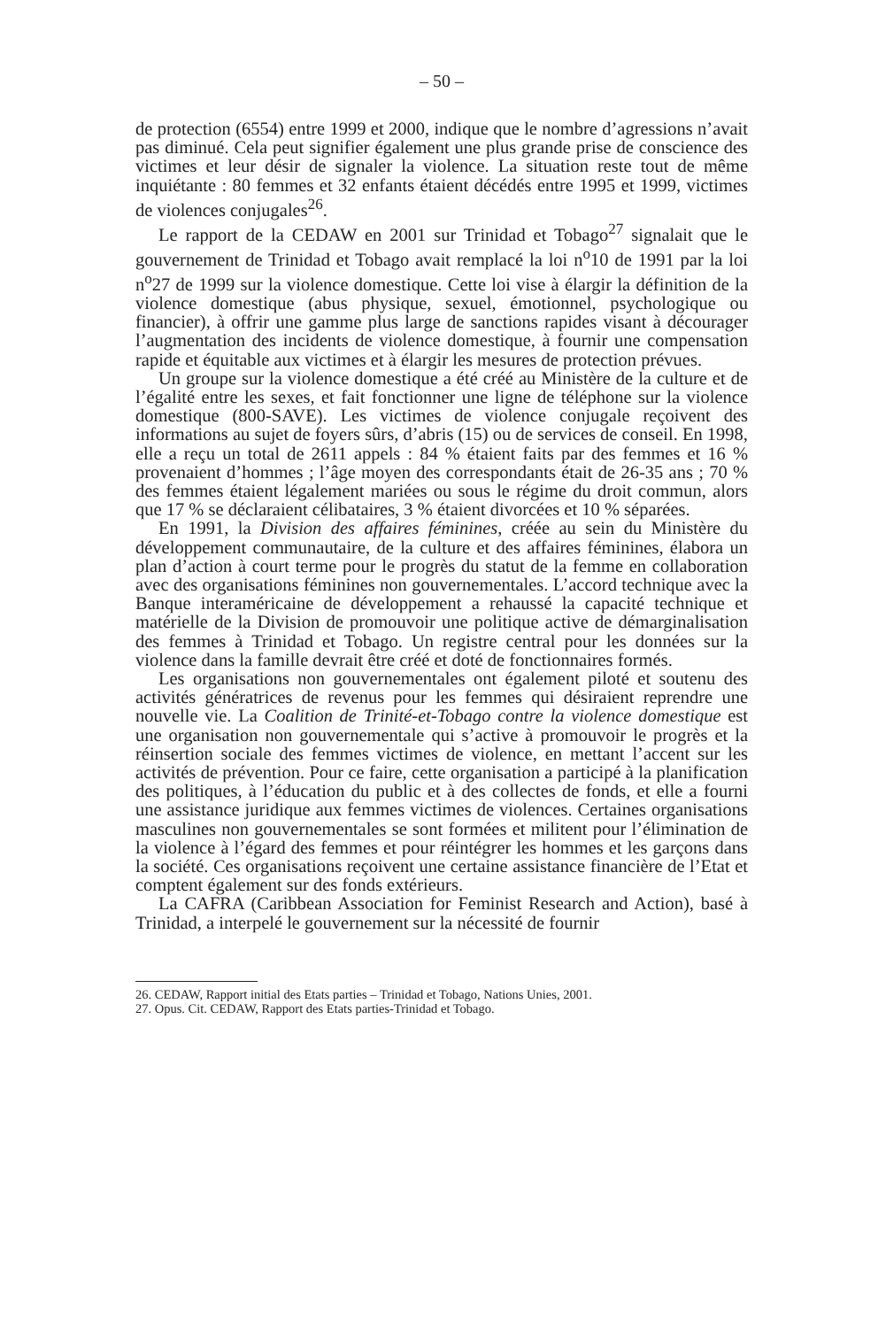– 50 –
de protection (6554) entre 1999 et 2000, indique que le nombre d’agressions n’avait pas diminué. Cela peut signifier également une plus grande prise de conscience des victimes et leur désir de signaler la violence. La situation reste tout de même inquiétante : 80 femmes et 32 enfants étaient décédés entre 1995 et 1999, victimes de violences conjugales<sup>26</sup>.
Le rapport de la CEDAW en 2001 sur Trinidad et Tobago<sup>27</sup> signalait que le gouvernement de Trinidad et Tobago avait remplacé la loi n<sup>o</sup>10 de 1991 par la loi n<sup>o</sup>27 de 1999 sur la violence domestique. Cette loi vise à élargir la définition de la violence domestique (abus physique, sexuel, émotionnel, psychologique ou financier), à offrir une gamme plus large de sanctions rapides visant à décourager l’augmentation des incidents de violence domestique, à fournir une compensation rapide et équitable aux victimes et à élargir les mesures de protection prévues.
Un groupe sur la violence domestique a été créé au Ministère de la culture et de l’égalité entre les sexes, et fait fonctionner une ligne de téléphone sur la violence domestique (800-SAVE). Les victimes de violence conjugale reçoivent des informations au sujet de foyers sûrs, d’abris (15) ou de services de conseil. En 1998, elle a reçu un total de 2611 appels : 84 % étaient faits par des femmes et 16 % provenaient d’hommes ; l’âge moyen des correspondants était de 26-35 ans ; 70 % des femmes étaient légalement mariées ou sous le régime du droit commun, alors que 17 % se déclaraient célibataires, 3 % étaient divorcées et 10 % séparées.
En 1991, la Division des affaires féminines, créée au sein du Ministère du développement communautaire, de la culture et des affaires féminines, élabora un plan d’action à court terme pour le progrès du statut de la femme en collaboration avec des organisations féminines non gouvernementales. L’accord technique avec la Banque interaméricaine de développement a rehaussé la capacité technique et matérielle de la Division de promouvoir une politique active de démarginalisation des femmes à Trinidad et Tobago. Un registre central pour les données sur la violence dans la famille devrait être créé et doté de fonctionnaires formés.
Les organisations non gouvernementales ont également piloté et soutenu des activités génératrices de revenus pour les femmes qui désiraient reprendre une nouvelle vie. La Coalition de Trinité-et-Tobago contre la violence domestique est une organisation non gouvernementale qui s’active à promouvoir le progrès et la réinsertion sociale des femmes victimes de violence, en mettant l’accent sur les activités de prévention. Pour ce faire, cette organisation a participé à la planification des politiques, à l’éducation du public et à des collectes de fonds, et elle a fourni une assistance juridique aux femmes victimes de violences. Certaines organisations masculines non gouvernementales se sont formées et militent pour l’élimination de la violence à l’égard des femmes et pour réintégrer les hommes et les garçons dans la société. Ces organisations reçoivent une certaine assistance financière de l’Etat et comptent également sur des fonds extérieurs.
La CAFRA (Caribbean Association for Feminist Research and Action), basé à Trinidad, a interpelé le gouvernement sur la nécessité de fournir
26. CEDAW, Rapport initial des Etats parties – Trinidad et Tobago, Nations Unies, 2001.
27. Opus. Cit. CEDAW, Rapport des Etats parties-Trinidad et Tobago.